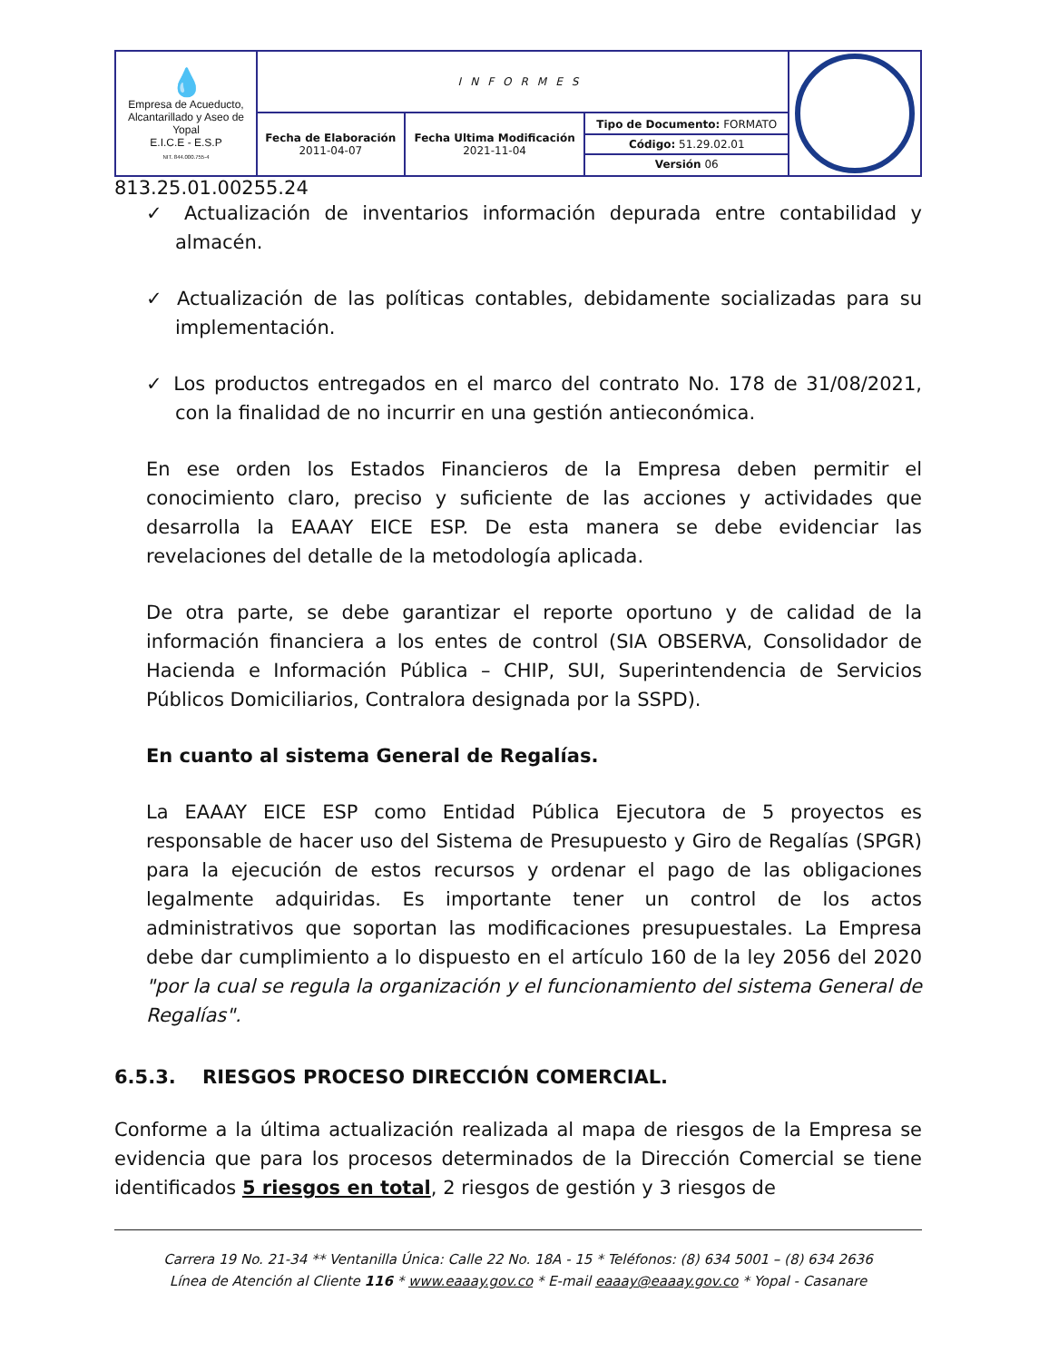| 💧 Empresa de Acueducto, Alcantarillado y Aseo de Yopal E.I.C.E - E.S.P NIT. 844.000.755-4 | INFORMES | | | |
| | Fecha de Elaboración 2011-04-07 | Fecha Ultima Modificación 2021-11-04 | Tipo de Documento: FORMATO Código: 51.29.02.01 Versión 06 | |
813.25.01.00255.24
✓ Actualización de inventarios información depurada entre contabilidad y almacén.
✓ Actualización de las políticas contables, debidamente socializadas para su implementación.
✓ Los productos entregados en el marco del contrato No. 178 de 31/08/2021, con la finalidad de no incurrir en una gestión antieconómica.
En ese orden los Estados Financieros de la Empresa deben permitir el conocimiento claro, preciso y suficiente de las acciones y actividades que desarrolla la EAAAY EICE ESP. De esta manera se debe evidenciar las revelaciones del detalle de la metodología aplicada.
De otra parte, se debe garantizar el reporte oportuno y de calidad de la información financiera a los entes de control (SIA OBSERVA, Consolidador de Hacienda e Información Pública – CHIP, SUI, Superintendencia de Servicios Públicos Domiciliarios, Contralora designada por la SSPD).
En cuanto al sistema General de Regalías.
La EAAAY EICE ESP como Entidad Pública Ejecutora de 5 proyectos es responsable de hacer uso del Sistema de Presupuesto y Giro de Regalías (SPGR) para la ejecución de estos recursos y ordenar el pago de las obligaciones legalmente adquiridas. Es importante tener un control de los actos administrativos que soportan las modificaciones presupuestales. La Empresa debe dar cumplimiento a lo dispuesto en el artículo 160 de la ley 2056 del 2020 "por la cual se regula la organización y el funcionamiento del sistema General de Regalías".
6.5.3. RIESGOS PROCESO DIRECCIÓN COMERCIAL.
Conforme a la última actualización realizada al mapa de riesgos de la Empresa se evidencia que para los procesos determinados de la Dirección Comercial se tiene identificados 5 riesgos en total, 2 riesgos de gestión y 3 riesgos de
Carrera 19 No. 21-34 ** Ventanilla Única: Calle 22 No. 18A - 15 * Teléfonos: (8) 634 5001 – (8) 634 2636
Línea de Atención al Cliente 116 * www.eaaay.gov.co * E-mail eaaay@eaaay.gov.co * Yopal - Casanare